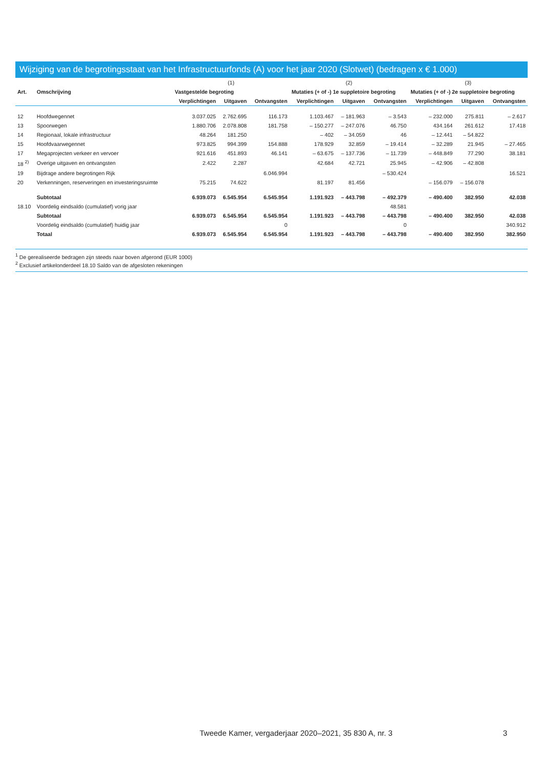Wijziging van de begrotingsstaat van het Infrastructuurfonds (A) voor het jaar 2020 (Slotwet) (bedragen x € 1.000)
| | | (1) | | | (2) | | | (3) | | |
| --- | --- | --- | --- | --- | --- | --- | --- | --- | --- | --- |
| Art. | Omschrijving | Vastgestelde begroting | | | Mutaties (+ of -) 1e suppletoire begroting | | | Mutaties (+ of -) 2e suppletoire begroting | | |
| | | Verplichtingen | Uitgaven | Ontvangsten | Verplichtingen | Uitgaven | Ontvangsten | Verplichtingen | Uitgaven | Ontvangsten |
| 12 | Hoofdwegennet | 3.037.025 | 2.762.695 | 116.173 | 1.103.467 | – 181.963 | – 3.543 | – 232.000 | 275.811 | – 2.617 |
| 13 | Spoorwegen | 1.880.706 | 2.078.808 | 181.758 | – 150.277 | – 247.076 | 46.750 | 434.164 | 261.612 | 17.418 |
| 14 | Regionaal, lokale infrastructuur | 48.264 | 181.250 | | – 402 | – 34.059 | 46 | – 12.441 | – 54.822 | |
| 15 | Hoofdvaarwegennet | 973.825 | 994.399 | 154.888 | 178.929 | 32.859 | – 19.414 | – 32.289 | 21.945 | – 27.465 |
| 17 | Megaprojecten verkeer en vervoer | 921.616 | 451.893 | 46.141 | – 63.675 | – 137.736 | – 11.739 | – 448.849 | 77.290 | 38.181 |
| 18 <sup>2)</sup> | Overige uitgaven en ontvangsten | 2.422 | 2.287 | | 42.684 | 42.721 | 25.945 | – 42.906 | – 42.808 | |
| 19 | Bijdrage andere begrotingen Rijk | | | 6.046.994 | | | – 530.424 | | | 16.521 |
| 20 | Verkenningen, reserveringen en investeringsruimte | 75.215 | 74.622 | | 81.197 | 81.456 | | – 156.079 | – 156.078 | |
| | Subtotaal | 6.939.073 | 6.545.954 | 6.545.954 | 1.191.923 | – 443.798 | – 492.379 | – 490.400 | 382.950 | 42.038 |
| 18.10 | Voordelig eindsaldo (cumulatief) vorig jaar | | | | | | 48.581 | | | |
| | Subtotaal | 6.939.073 | 6.545.954 | 6.545.954 | 1.191.923 | – 443.798 | – 443.798 | – 490.400 | 382.950 | 42.038 |
| | Voordelig eindsaldo (cumulatief) huidig jaar | | | 0 | | | 0 | | | 340.912 |
| | Totaal | 6.939.073 | 6.545.954 | 6.545.954 | 1.191.923 | – 443.798 | – 443.798 | – 490.400 | 382.950 | 382.950 |
<sup>1</sup> De gerealiseerde bedragen zijn steeds naar boven afgerond (EUR 1000)
<sup>2</sup> Exclusief artikelonderdeel 18.10 Saldo van de afgesloten rekeningen
Tweede Kamer, vergaderjaar 2020–2021, 35 830 A, nr. 3 3